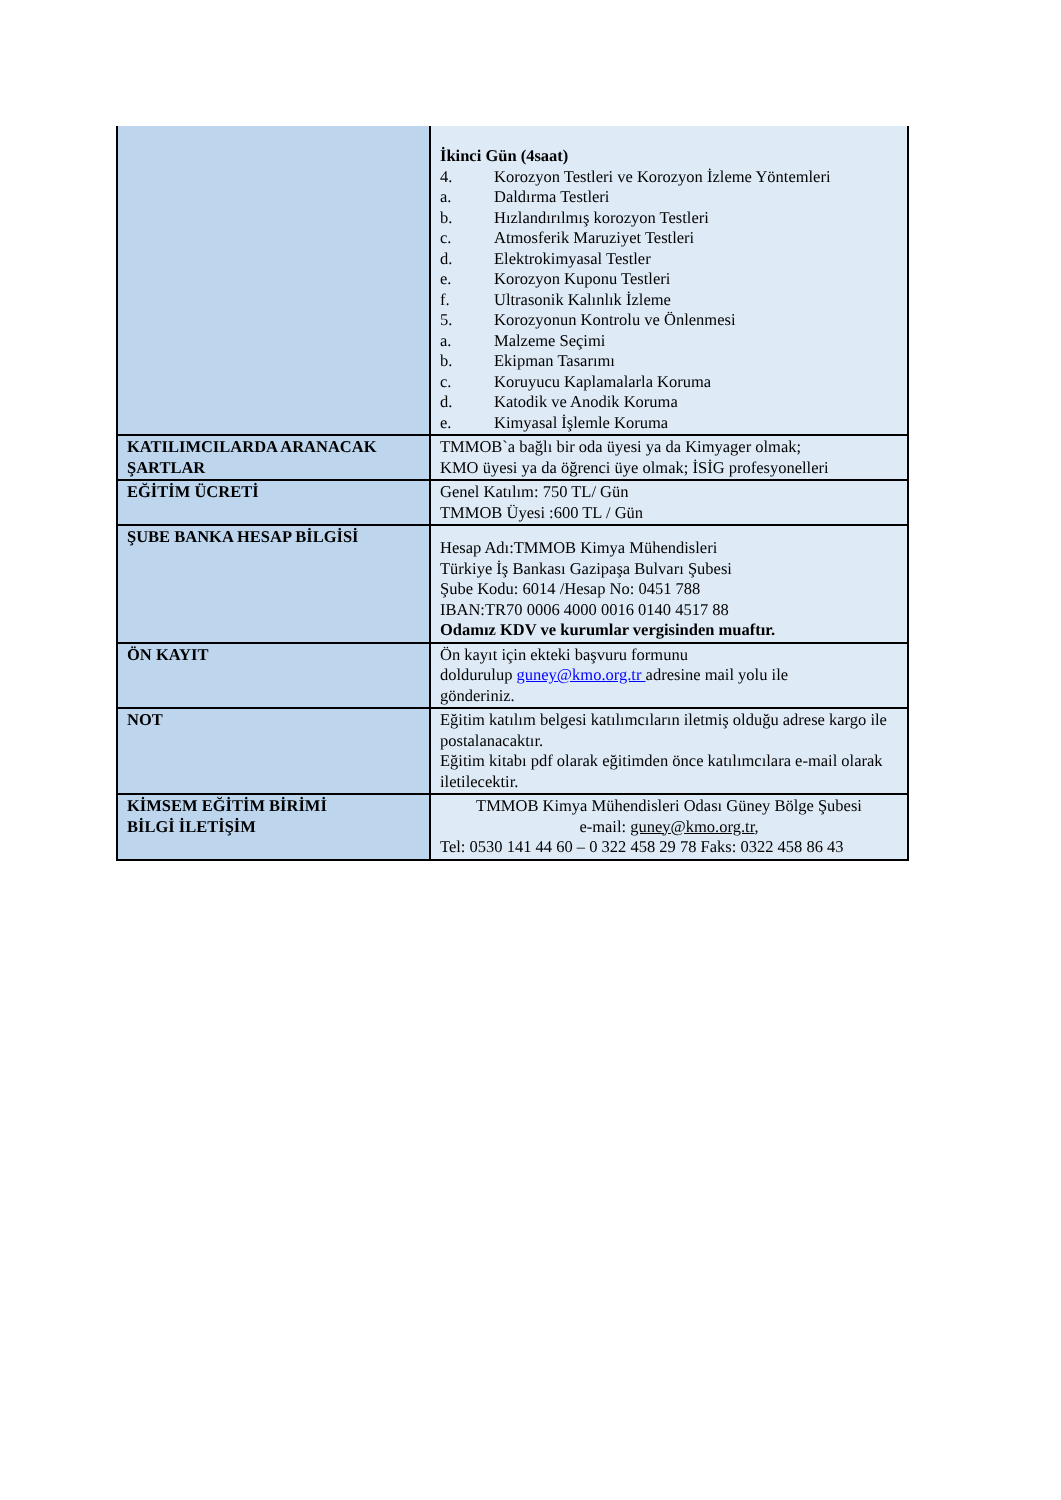| | İkinci Gün (4saat) 4. Korozyon Testleri ve Korozyon İzleme Yöntemleri a. Daldırma Testleri b. Hızlandırılmış korozyon Testleri c. Atmosferik Maruziyet Testleri d. Elektrokimyasal Testler e. Korozyon Kuponu Testleri f. Ultrasonik Kalınlık İzleme 5. Korozyonun Kontrolu ve Önlenmesi a. Malzeme Seçimi b. Ekipman Tasarımı c. Koruyucu Kaplamalarla Koruma d. Katodik ve Anodik Koruma e. Kimyasal İşlemle Koruma |
| KATILIMCILARDA ARANACAK ŞARTLAR | TMMOB`a bağlı bir oda üyesi ya da Kimyager olmak; KMO üyesi ya da öğrenci üye olmak; İSİG profesyonelleri |
| EĞİTİM ÜCRETİ | Genel Katılım: 750 TL/ Gün TMMOB Üyesi :600 TL / Gün |
| ŞUBE BANKA HESAP BİLGİSİ | Hesap Adı:TMMOB Kimya Mühendisleri Türkiye İş Bankası Gazipaşa Bulvarı Şubesi Şube Kodu: 6014 /Hesap No: 0451 788 IBAN:TR70 0006 4000 0016 0140 4517 88 Odamız KDV ve kurumlar vergisinden muaftır. |
| ÖN KAYIT | Ön kayıt için ekteki başvuru formunu doldurulup guney@kmo.org.tr adresine mail yolu ile gönderiniz. |
| NOT | Eğitim katılım belgesi katılımcıların iletmiş olduğu adrese kargo ile postalanacaktır. Eğitim kitabı pdf olarak eğitimden önce katılımcılara e-mail olarak iletilecektir. |
| KİMSEM EĞİTİM BİRİMİ BİLGİ İLETİŞİM | TMMOB Kimya Mühendisleri Odası Güney Bölge Şubesi e-mail: guney@kmo.org.tr , Tel: 0530 141 44 60 – 0 322 458 29 78 Faks: 0322 458 86 43 |